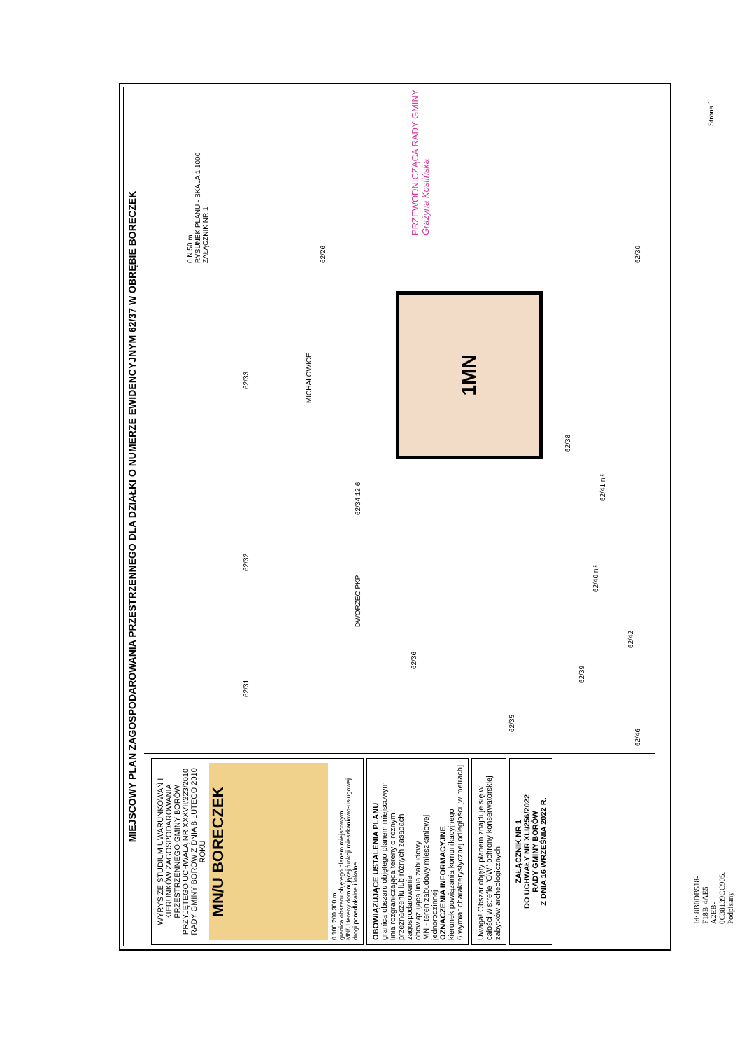MIEJSCOWY PLAN ZAGOSPODAROWANIA PRZESTRZENNEGO DLA DZIAŁKI O NUMERZE EWIDENCYJNYM 62/37 W OBRĘBIE BORECZEK
WYRYS ZE STUDIUM UWARUNKOWAŃ I KIERUNKÓW ZAGOSPODAROWANIA PRZESTRZENNEGO GMINY BORÓW PRZYJĘTEGO UCHWAŁĄ NR XXXVII/223/2010 RADY GMINY BORÓW Z DNIA 8 LUTEGO 2010 ROKU
MN/U BORECZEK
0 100 200 300 m
granica obszaru objętego planem miejscowym
MN/U tereny dominującej funkcji mieszkaniowo-usługowej
drogi ponadlokalne i lokalne
OBOWIĄZUJĄCE USTALENIA PLANU
granica obszaru objętego planem miejscowym
linia rozgraniczająca tereny o różnym przeznaczeniu lub różnych zasadach zagospodarowania
obowiązująca linia zabudowy
MN - teren zabudowy mieszkaniowej jednorodzinnej
OZNACZENIA INFORMACYJNE
kierunek powiązania komunikacyjnego
6 wymiar charakterystycznej odległości [w metrach]
Uwaga! Obszar objęty planem znajduje się w całości w strefie "OW" ochrony konserwatorskiej zabytków archeologicznych
ZAŁĄCZNIK NR 1
DO UCHWAŁY NR XLI/256/2022
RADY GMINY BORÓW
Z DNIA 16 WRZEŚNIA 2022 R.
0 N 50 m
RYSUNEK PLANU - SKALA 1:1000
ZAŁĄCZNIK NR 1
62/31 62/32 62/33
MICHAŁOWICE
DWORZEC PKP 62/34 12 6
62/36
62/38
62/39
62/40 nj²
62/41 nj²
62/42
62/46
62/35
62/30
62/26
1MN
PRZEWODNICZĄCA RADY GMINY
Grażyna Kostińska
Id: 8B0DB518-F18B-4AE5-A2EB-0C38139CC905. Podpisany
Strona 1